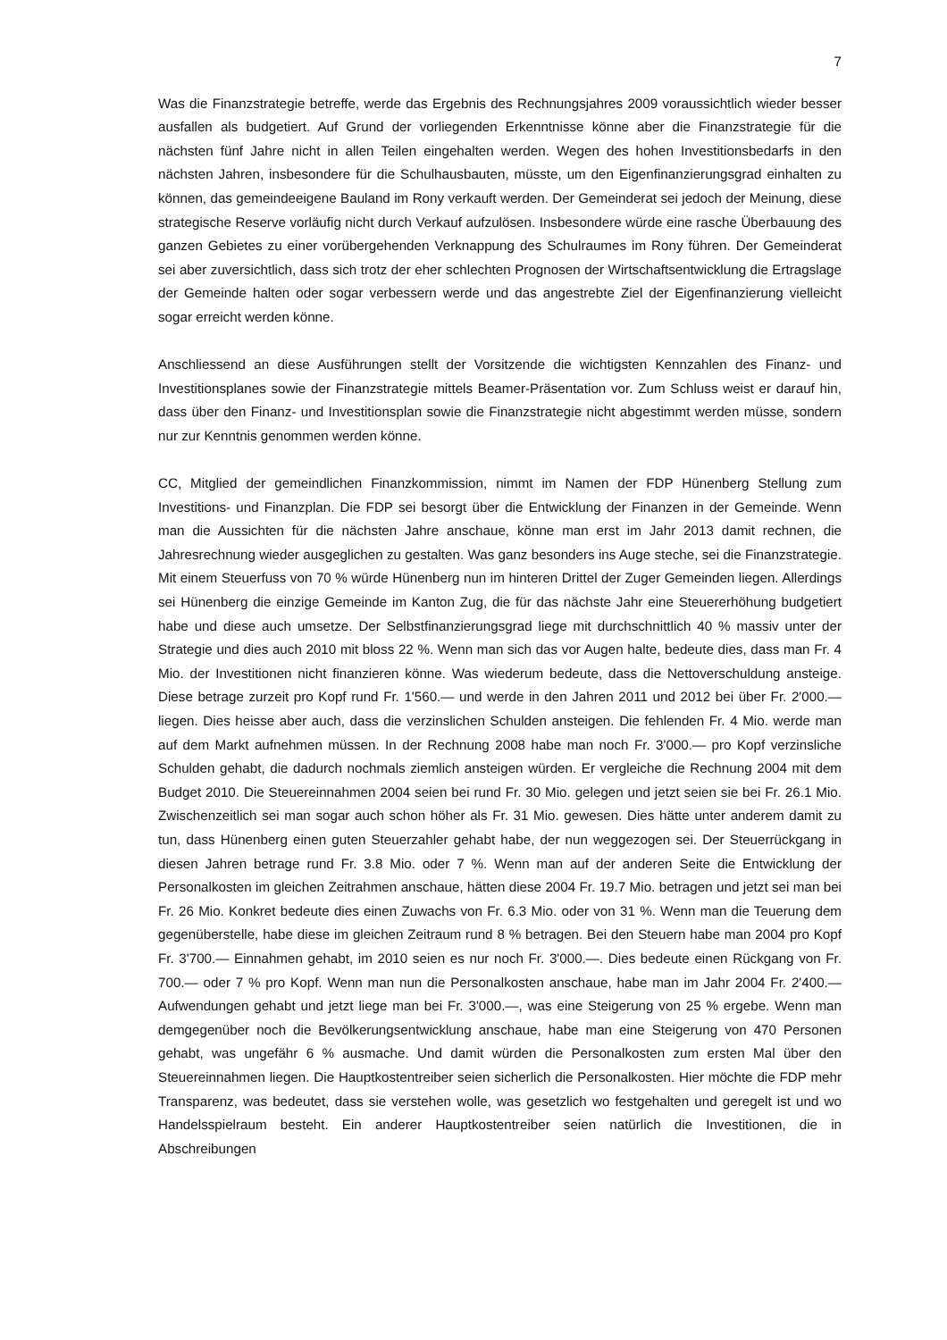7
Was die Finanzstrategie betreffe, werde das Ergebnis des Rechnungsjahres 2009 voraussichtlich wieder besser ausfallen als budgetiert. Auf Grund der vorliegenden Erkenntnisse könne aber die Finanzstrategie für die nächsten fünf Jahre nicht in allen Teilen eingehalten werden. Wegen des hohen Investitionsbedarfs in den nächsten Jahren, insbesondere für die Schulhausbauten, müsste, um den Eigenfinanzierungsgrad einhalten zu können, das gemeindeeigene Bauland im Rony verkauft werden. Der Gemeinderat sei jedoch der Meinung, diese strategische Reserve vorläufig nicht durch Verkauf aufzulösen. Insbesondere würde eine rasche Überbauung des ganzen Gebietes zu einer vorübergehenden Verknappung des Schulraumes im Rony führen. Der Gemeinderat sei aber zuversichtlich, dass sich trotz der eher schlechten Prognosen der Wirtschaftsentwicklung die Ertragslage der Gemeinde halten oder sogar verbessern werde und das angestrebte Ziel der Eigenfinanzierung vielleicht sogar erreicht werden könne.
Anschliessend an diese Ausführungen stellt der Vorsitzende die wichtigsten Kennzahlen des Finanz- und Investitionsplanes sowie der Finanzstrategie mittels Beamer-Präsentation vor. Zum Schluss weist er darauf hin, dass über den Finanz- und Investitionsplan sowie die Finanzstrategie nicht abgestimmt werden müsse, sondern nur zur Kenntnis genommen werden könne.
CC, Mitglied der gemeindlichen Finanzkommission, nimmt im Namen der FDP Hünenberg Stellung zum Investitions- und Finanzplan. Die FDP sei besorgt über die Entwicklung der Finanzen in der Gemeinde. Wenn man die Aussichten für die nächsten Jahre anschaue, könne man erst im Jahr 2013 damit rechnen, die Jahresrechnung wieder ausgeglichen zu gestalten. Was ganz besonders ins Auge steche, sei die Finanzstrategie. Mit einem Steuerfuss von 70 % würde Hünenberg nun im hinteren Drittel der Zuger Gemeinden liegen. Allerdings sei Hünenberg die einzige Gemeinde im Kanton Zug, die für das nächste Jahr eine Steuererhöhung budgetiert habe und diese auch umsetze. Der Selbstfinanzierungsgrad liege mit durchschnittlich 40 % massiv unter der Strategie und dies auch 2010 mit bloss 22 %. Wenn man sich das vor Augen halte, bedeute dies, dass man Fr. 4 Mio. der Investitionen nicht finanzieren könne. Was wiederum bedeute, dass die Nettoverschuldung ansteige. Diese betrage zurzeit pro Kopf rund Fr. 1'560.— und werde in den Jahren 2011 und 2012 bei über Fr. 2'000.— liegen. Dies heisse aber auch, dass die verzinslichen Schulden ansteigen. Die fehlenden Fr. 4 Mio. werde man auf dem Markt aufnehmen müssen. In der Rechnung 2008 habe man noch Fr. 3'000.— pro Kopf verzinsliche Schulden gehabt, die dadurch nochmals ziemlich ansteigen würden. Er vergleiche die Rechnung 2004 mit dem Budget 2010. Die Steuereinnahmen 2004 seien bei rund Fr. 30 Mio. gelegen und jetzt seien sie bei Fr. 26.1 Mio. Zwischenzeitlich sei man sogar auch schon höher als Fr. 31 Mio. gewesen. Dies hätte unter anderem damit zu tun, dass Hünenberg einen guten Steuerzahler gehabt habe, der nun weggezogen sei. Der Steuerrückgang in diesen Jahren betrage rund Fr. 3.8 Mio. oder 7 %. Wenn man auf der anderen Seite die Entwicklung der Personalkosten im gleichen Zeitrahmen anschaue, hätten diese 2004 Fr. 19.7 Mio. betragen und jetzt sei man bei Fr. 26 Mio. Konkret bedeute dies einen Zuwachs von Fr. 6.3 Mio. oder von 31 %. Wenn man die Teuerung dem gegenüberstelle, habe diese im gleichen Zeitraum rund 8 % betragen. Bei den Steuern habe man 2004 pro Kopf Fr. 3'700.— Einnahmen gehabt, im 2010 seien es nur noch Fr. 3'000.—. Dies bedeute einen Rückgang von Fr. 700.— oder 7 % pro Kopf. Wenn man nun die Personalkosten anschaue, habe man im Jahr 2004 Fr. 2'400.— Aufwendungen gehabt und jetzt liege man bei Fr. 3'000.—, was eine Steigerung von 25 % ergebe. Wenn man demgegenüber noch die Bevölkerungsentwicklung anschaue, habe man eine Steigerung von 470 Personen gehabt, was ungefähr 6 % ausmache. Und damit würden die Personalkosten zum ersten Mal über den Steuereinnahmen liegen. Die Hauptkostentreiber seien sicherlich die Personalkosten. Hier möchte die FDP mehr Transparenz, was bedeutet, dass sie verstehen wolle, was gesetzlich wo festgehalten und geregelt ist und wo Handelsspielraum besteht. Ein anderer Hauptkostentreiber seien natürlich die Investitionen, die in Abschreibungen